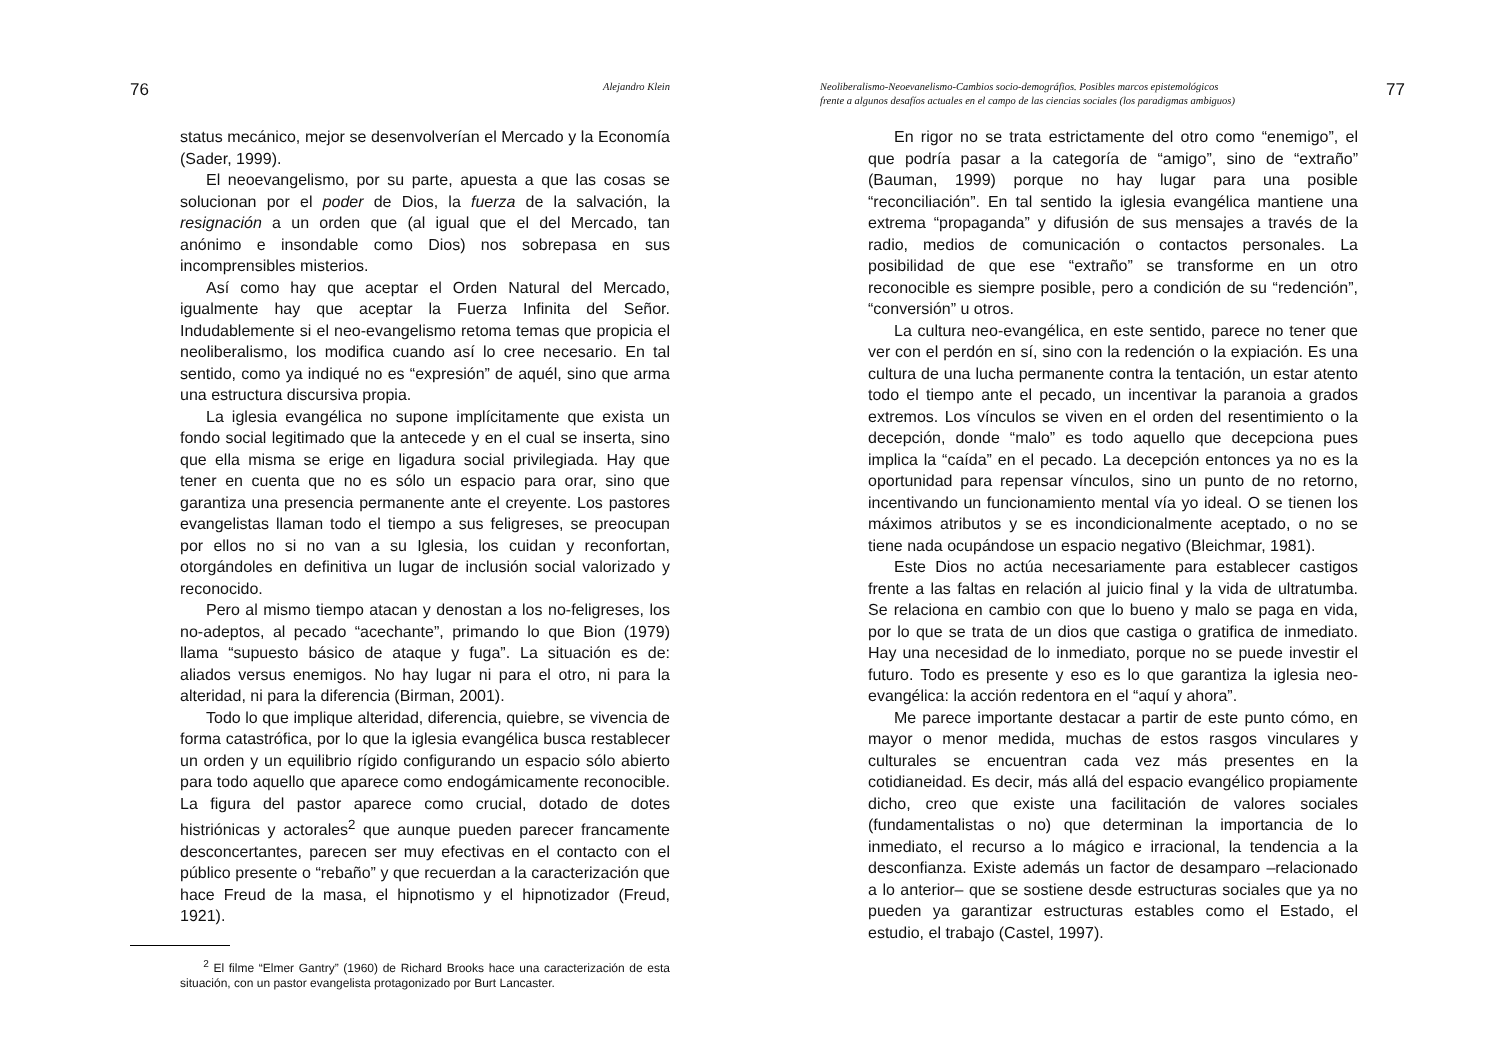76 Alejandro Klein
status mecánico, mejor se desenvolverían el Mercado y la Economía (Sader, 1999).
El neoevangelismo, por su parte, apuesta a que las cosas se solucionan por el poder de Dios, la fuerza de la salvación, la resignación a un orden que (al igual que el del Mercado, tan anónimo e insondable como Dios) nos sobrepasa en sus incomprensibles misterios.
Así como hay que aceptar el Orden Natural del Mercado, igualmente hay que aceptar la Fuerza Infinita del Señor. Indudablemente si el neo-evangelismo retoma temas que propicia el neoliberalismo, los modifica cuando así lo cree necesario. En tal sentido, como ya indiqué no es “expresión” de aquél, sino que arma una estructura discursiva propia.
La iglesia evangélica no supone implícitamente que exista un fondo social legitimado que la antecede y en el cual se inserta, sino que ella misma se erige en ligadura social privilegiada. Hay que tener en cuenta que no es sólo un espacio para orar, sino que garantiza una presencia permanente ante el creyente. Los pastores evangelistas llaman todo el tiempo a sus feligreses, se preocupan por ellos no si no van a su Iglesia, los cuidan y reconfortan, otorgándoles en definitiva un lugar de inclusión social valorizado y reconocido.
Pero al mismo tiempo atacan y denostan a los no-feligreses, los no-adeptos, al pecado “acechante”, primando lo que Bion (1979) llama “supuesto básico de ataque y fuga”. La situación es de: aliados versus enemigos. No hay lugar ni para el otro, ni para la alteridad, ni para la diferencia (Birman, 2001).
Todo lo que implique alteridad, diferencia, quiebre, se vivencia de forma catastrófica, por lo que la iglesia evangélica busca restablecer un orden y un equilibrio rígido configurando un espacio sólo abierto para todo aquello que aparece como endogámicamente reconocible. La figura del pastor aparece como crucial, dotado de dotes histriónicas y actorales<sup>2</sup> que aunque pueden parecer francamente desconcertantes, parecen ser muy efectivas en el contacto con el público presente o “rebaño” y que recuerdan a la caracterización que hace Freud de la masa, el hipnotismo y el hipnotizador (Freud, 1921).
<sup>2</sup> El filme “Elmer Gantry” (1960) de Richard Brooks hace una caracterización de esta situación, con un pastor evangelista protagonizado por Burt Lancaster.
Neoliberalismo-Neoevanelismo-Cambios socio-demográfios. Posibles marcos epistemológicos
frente a algunos desafíos actuales en el campo de las ciencias sociales (los paradigmas ambiguos) 77
En rigor no se trata estrictamente del otro como “enemigo”, el que podría pasar a la categoría de “amigo”, sino de “extraño” (Bauman, 1999) porque no hay lugar para una posible “reconciliación”. En tal sentido la iglesia evangélica mantiene una extrema “propaganda” y difusión de sus mensajes a través de la radio, medios de comunicación o contactos personales. La posibilidad de que ese “extraño” se transforme en un otro reconocible es siempre posible, pero a condición de su “redención”, “conversión” u otros.
La cultura neo-evangélica, en este sentido, parece no tener que ver con el perdón en sí, sino con la redención o la expiación. Es una cultura de una lucha permanente contra la tentación, un estar atento todo el tiempo ante el pecado, un incentivar la paranoia a grados extremos. Los vínculos se viven en el orden del resentimiento o la decepción, donde “malo” es todo aquello que decepciona pues implica la “caída” en el pecado. La decepción entonces ya no es la oportunidad para repensar vínculos, sino un punto de no retorno, incentivando un funcionamiento mental vía yo ideal. O se tienen los máximos atributos y se es incondicionalmente aceptado, o no se tiene nada ocupándose un espacio negativo (Bleichmar, 1981).
Este Dios no actúa necesariamente para establecer castigos frente a las faltas en relación al juicio final y la vida de ultratumba. Se relaciona en cambio con que lo bueno y malo se paga en vida, por lo que se trata de un dios que castiga o gratifica de inmediato. Hay una necesidad de lo inmediato, porque no se puede investir el futuro. Todo es presente y eso es lo que garantiza la iglesia neo-evangélica: la acción redentora en el “aquí y ahora”.
Me parece importante destacar a partir de este punto cómo, en mayor o menor medida, muchas de estos rasgos vinculares y culturales se encuentran cada vez más presentes en la cotidianeidad. Es decir, más allá del espacio evangélico propiamente dicho, creo que existe una facilitación de valores sociales (fundamentalistas o no) que determinan la importancia de lo inmediato, el recurso a lo mágico e irracional, la tendencia a la desconfianza. Existe además un factor de desamparo –relacionado a lo anterior– que se sostiene desde estructuras sociales que ya no pueden ya garantizar estructuras estables como el Estado, el estudio, el trabajo (Castel, 1997).